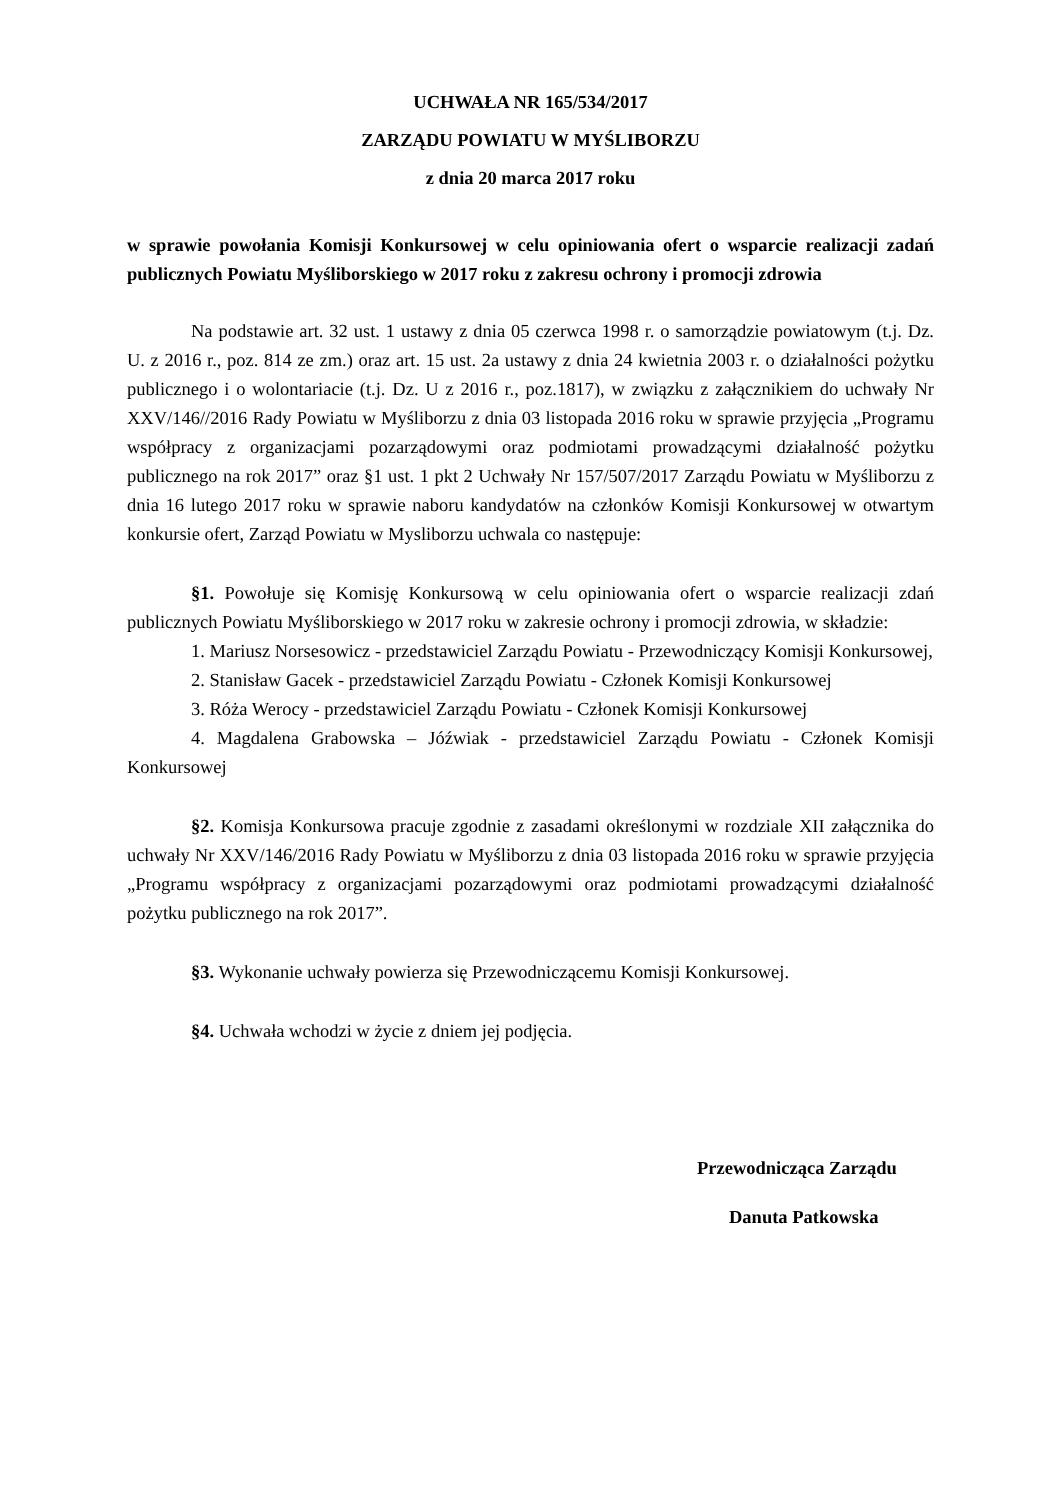UCHWAŁA NR 165/534/2017
ZARZĄDU POWIATU W MYŚLIBORZU
z dnia 20 marca 2017 roku
w sprawie powołania Komisji Konkursowej w celu opiniowania ofert o wsparcie realizacji zadań publicznych Powiatu Myśliborskiego w 2017 roku z zakresu ochrony i promocji zdrowia
Na podstawie art. 32 ust. 1 ustawy z dnia 05 czerwca 1998 r. o samorządzie powiatowym (t.j. Dz. U. z 2016 r., poz. 814 ze zm.) oraz art. 15 ust. 2a ustawy z dnia 24 kwietnia 2003 r. o działalności pożytku publicznego i o wolontariacie (t.j. Dz. U z 2016 r., poz.1817), w związku z załącznikiem do uchwały Nr XXV/146//2016 Rady Powiatu w Myśliborzu z dnia 03 listopada 2016 roku w sprawie przyjęcia „Programu współpracy z organizacjami pozarządowymi oraz podmiotami prowadzącymi działalność pożytku publicznego na rok 2017” oraz §1 ust. 1 pkt 2 Uchwały Nr 157/507/2017 Zarządu Powiatu w Myśliborzu z dnia 16 lutego 2017 roku w sprawie naboru kandydatów na członków Komisji Konkursowej w otwartym konkursie ofert, Zarząd Powiatu w Mysliborzu uchwala co następuje:
§1. Powołuje się Komisję Konkursową w celu opiniowania ofert o wsparcie realizacji zdań publicznych Powiatu Myśliborskiego w 2017 roku w zakresie ochrony i promocji zdrowia, w składzie:
1. Mariusz Norsesowicz - przedstawiciel Zarządu Powiatu - Przewodniczący Komisji Konkursowej,
2. Stanisław Gacek - przedstawiciel Zarządu Powiatu - Członek Komisji Konkursowej
3. Róża Werocy - przedstawiciel Zarządu Powiatu - Członek Komisji Konkursowej
4. Magdalena Grabowska – Jóźwiak - przedstawiciel Zarządu Powiatu - Członek Komisji Konkursowej
§2. Komisja Konkursowa pracuje zgodnie z zasadami określonymi w rozdziale XII załącznika do uchwały Nr XXV/146/2016 Rady Powiatu w Myśliborzu z dnia 03 listopada 2016 roku w sprawie przyjęcia „Programu współpracy z organizacjami pozarządowymi oraz podmiotami prowadzącymi działalność pożytku publicznego na rok 2017”.
§3. Wykonanie uchwały powierza się Przewodniczącemu Komisji Konkursowej.
§4. Uchwała wchodzi w życie z dniem jej podjęcia.
Przewodnicząca Zarządu
Danuta Patkowska